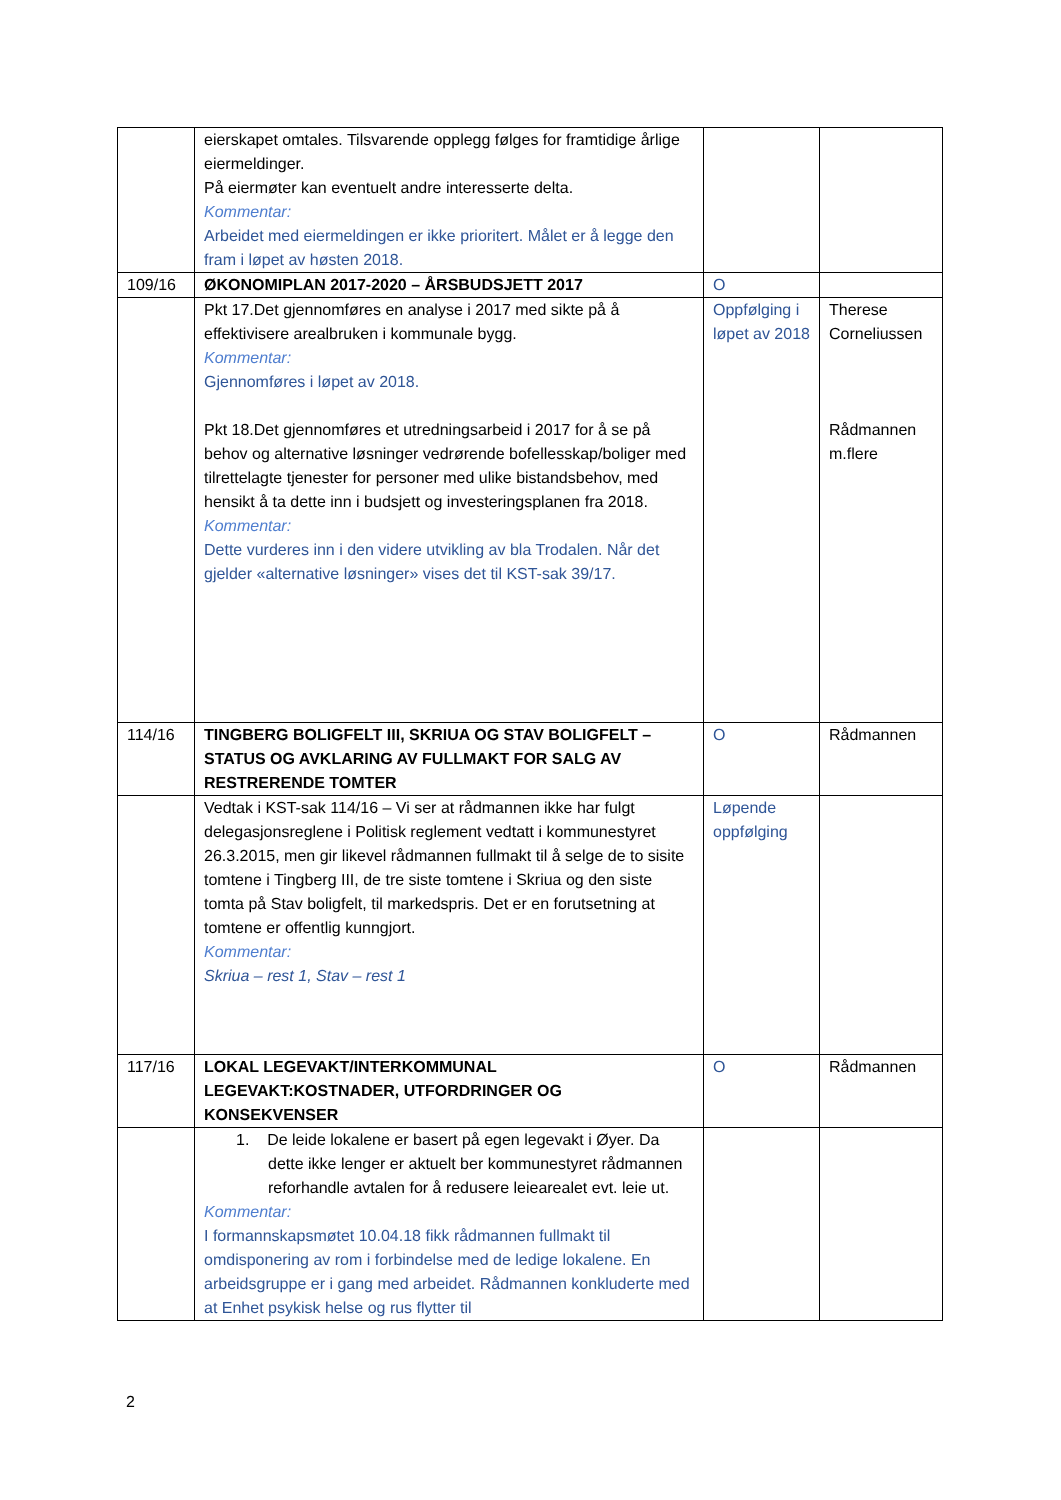| | eierskapet omtales. Tilsvarende opplegg følges for framtidige årlige eiermeldinger. På eiermøter kan eventuelt andre interesserte delta. Kommentar: Arbeidet med eiermeldingen er ikke prioritert. Målet er å legge den fram i løpet av høsten 2018. | | |
| 109/16 | ØKONOMIPLAN 2017-2020 – ÅRSBUDSJETT 2017 | O | |
| | Pkt 17.Det gjennomføres en analyse i 2017 med sikte på å effektivisere arealbruken i kommunale bygg. Kommentar: Gjennomføres i løpet av 2018. Pkt 18.Det gjennomføres et utredningsarbeid i 2017 for å se på behov og alternative løsninger vedrørende bofellesskap/boliger med tilrettelagte tjenester for personer med ulike bistandsbehov, med hensikt å ta dette inn i budsjett og investeringsplanen fra 2018. Kommentar: Dette vurderes inn i den videre utvikling av bla Trodalen. Når det gjelder «alternative løsninger» vises det til KST-sak 39/17. | Oppfølging i løpet av 2018 | Therese Corneliussen Rådmannen m.flere |
| 114/16 | TINGBERG BOLIGFELT III, SKRIUA OG STAV BOLIGFELT – STATUS OG AVKLARING AV FULLMAKT FOR SALG AV RESTRERENDE TOMTER | O | Rådmannen |
| | Vedtak i KST-sak 114/16 – Vi ser at rådmannen ikke har fulgt delegasjonsreglene i Politisk reglement vedtatt i kommunestyret 26.3.2015, men gir likevel rådmannen fullmakt til å selge de to sisite tomtene i Tingberg III, de tre siste tomtene i Skriua og den siste tomta på Stav boligfelt, til markedspris. Det er en forutsetning at tomtene er offentlig kunngjort. Kommentar: Skriua – rest 1, Stav – rest 1 | Løpende oppfølging | |
| 117/16 | LOKAL LEGEVAKT/INTERKOMMUNAL LEGEVAKT:KOSTNADER, UTFORDRINGER OG KONSEKVENSER | O | Rådmannen |
| | 1. De leide lokalene er basert på egen legevakt i Øyer. Da dette ikke lenger er aktuelt ber kommunestyret rådmannen reforhandle avtalen for å redusere leiearealet evt. leie ut. Kommentar: I formannskapsmøtet 10.04.18 fikk rådmannen fullmakt til omdisponering av rom i forbindelse med de ledige lokalene. En arbeidsgruppe er i gang med arbeidet. Rådmannen konkluderte med at Enhet psykisk helse og rus flytter til | | |
2